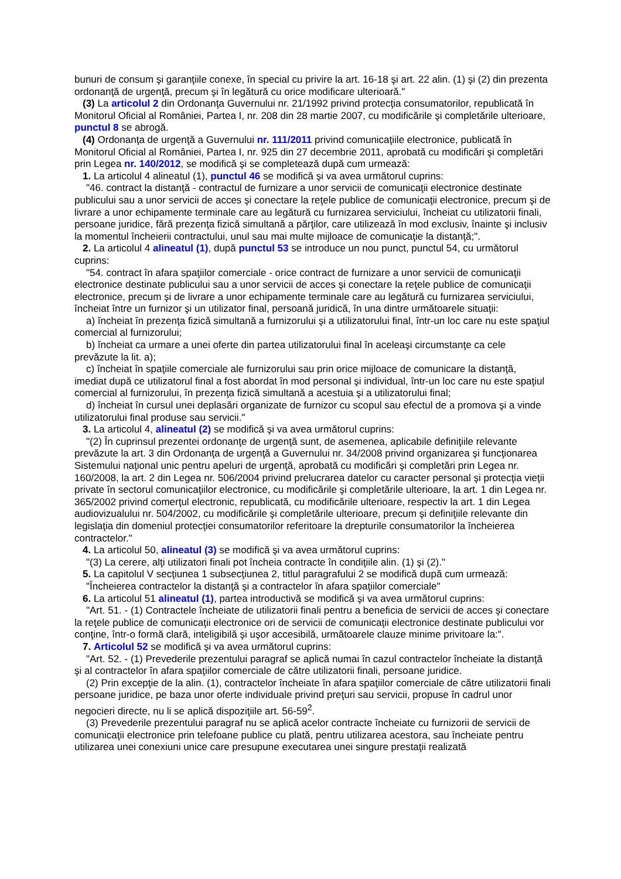bunuri de consum şi garanţiile conexe, în special cu privire la art. 16-18 şi art. 22 alin. (1) şi (2) din prezenta ordonanţă de urgenţă, precum şi în legătură cu orice modificare ulterioară."
(3) La articolul 2 din Ordonanţa Guvernului nr. 21/1992 privind protecţia consumatorilor, republicată în Monitorul Oficial al României, Partea I, nr. 208 din 28 martie 2007, cu modificările şi completările ulterioare, punctul 8 se abrogă.
(4) Ordonanţa de urgenţă a Guvernului nr. 111/2011 privind comunicaţiile electronice, publicată în Monitorul Oficial al României, Partea I, nr. 925 din 27 decembrie 2011, aprobată cu modificări şi completări prin Legea nr. 140/2012, se modifică şi se completează după cum urmează:
1. La articolul 4 alineatul (1), punctul 46 se modifică şi va avea următorul cuprins:
"46. contract la distanţă - contractul de furnizare a unor servicii de comunicaţii electronice destinate publicului sau a unor servicii de acces şi conectare la reţele publice de comunicaţii electronice, precum şi de livrare a unor echipamente terminale care au legătură cu furnizarea serviciului, încheiat cu utilizatorii finali, persoane juridice, fără prezenţa fizică simultană a părţilor, care utilizează în mod exclusiv, înainte şi inclusiv la momentul încheierii contractului, unul sau mai multe mijloace de comunicaţie la distanţă;".
2. La articolul 4 alineatul (1), după punctul 53 se introduce un nou punct, punctul 54, cu următorul cuprins:
"54. contract în afara spaţiilor comerciale - orice contract de furnizare a unor servicii de comunicaţii electronice destinate publicului sau a unor servicii de acces şi conectare la reţele publice de comunicaţii electronice, precum şi de livrare a unor echipamente terminale care au legătură cu furnizarea serviciului, încheiat între un furnizor şi un utilizator final, persoană juridică, în una dintre următoarele situaţii:
a) încheiat în prezenţa fizică simultană a furnizorului şi a utilizatorului final, într-un loc care nu este spaţiul comercial al furnizorului;
b) încheiat ca urmare a unei oferte din partea utilizatorului final în aceleaşi circumstanţe ca cele prevăzute la lit. a);
c) încheiat în spaţiile comerciale ale furnizorului sau prin orice mijloace de comunicare la distanţă, imediat după ce utilizatorul final a fost abordat în mod personal şi individual, într-un loc care nu este spaţiul comercial al furnizorului, în prezenţa fizică simultană a acestuia şi a utilizatorului final;
d) încheiat în cursul unei deplasări organizate de furnizor cu scopul sau efectul de a promova şi a vinde utilizatorului final produse sau servicii."
3. La articolul 4, alineatul (2) se modifică şi va avea următorul cuprins:
"(2) În cuprinsul prezentei ordonanţe de urgenţă sunt, de asemenea, aplicabile definiţiile relevante prevăzute la art. 3 din Ordonanţa de urgenţă a Guvernului nr. 34/2008 privind organizarea şi funcţionarea Sistemului naţional unic pentru apeluri de urgenţă, aprobată cu modificări şi completări prin Legea nr. 160/2008, la art. 2 din Legea nr. 506/2004 privind prelucrarea datelor cu caracter personal şi protecţia vieţii private în sectorul comunicaţiilor electronice, cu modificările şi completările ulterioare, la art. 1 din Legea nr. 365/2002 privind comerţul electronic, republicată, cu modificările ulterioare, respectiv la art. 1 din Legea audiovizualului nr. 504/2002, cu modificările şi completările ulterioare, precum şi definiţiile relevante din legislaţia din domeniul protecţiei consumatorilor referitoare la drepturile consumatorilor la încheierea contractelor."
4. La articolul 50, alineatul (3) se modifică şi va avea următorul cuprins:
"(3) La cerere, alţi utilizatori finali pot încheia contracte în condiţiile alin. (1) şi (2)."
5. La capitolul V secţiunea 1 subsecţiunea 2, titlul paragrafului 2 se modifică după cum urmează:
"Încheierea contractelor la distanţă şi a contractelor în afara spaţiilor comerciale"
6. La articolul 51 alineatul (1), partea introductivă se modifică şi va avea următorul cuprins:
"Art. 51. - (1) Contractele încheiate de utilizatorii finali pentru a beneficia de servicii de acces şi conectare la reţele publice de comunicaţii electronice ori de servicii de comunicaţii electronice destinate publicului vor conţine, într-o formă clară, inteligibilă şi uşor accesibilă, următoarele clauze minime privitoare la:".
7. Articolul 52 se modifică şi va avea următorul cuprins:
"Art. 52. - (1) Prevederile prezentului paragraf se aplică numai în cazul contractelor încheiate la distanţă şi al contractelor în afara spaţiilor comerciale de către utilizatorii finali, persoane juridice.
(2) Prin excepţie de la alin. (1), contractelor încheiate în afara spaţiilor comerciale de către utilizatorii finali persoane juridice, pe baza unor oferte individuale privind preţuri sau servicii, propuse în cadrul unor negocieri directe, nu li se aplică dispoziţiile art. 56-59<sup>2</sup>.
(3) Prevederile prezentului paragraf nu se aplică acelor contracte încheiate cu furnizorii de servicii de comunicaţii electronice prin telefoane publice cu plată, pentru utilizarea acestora, sau încheiate pentru utilizarea unei conexiuni unice care presupune executarea unei singure prestaţii realizată